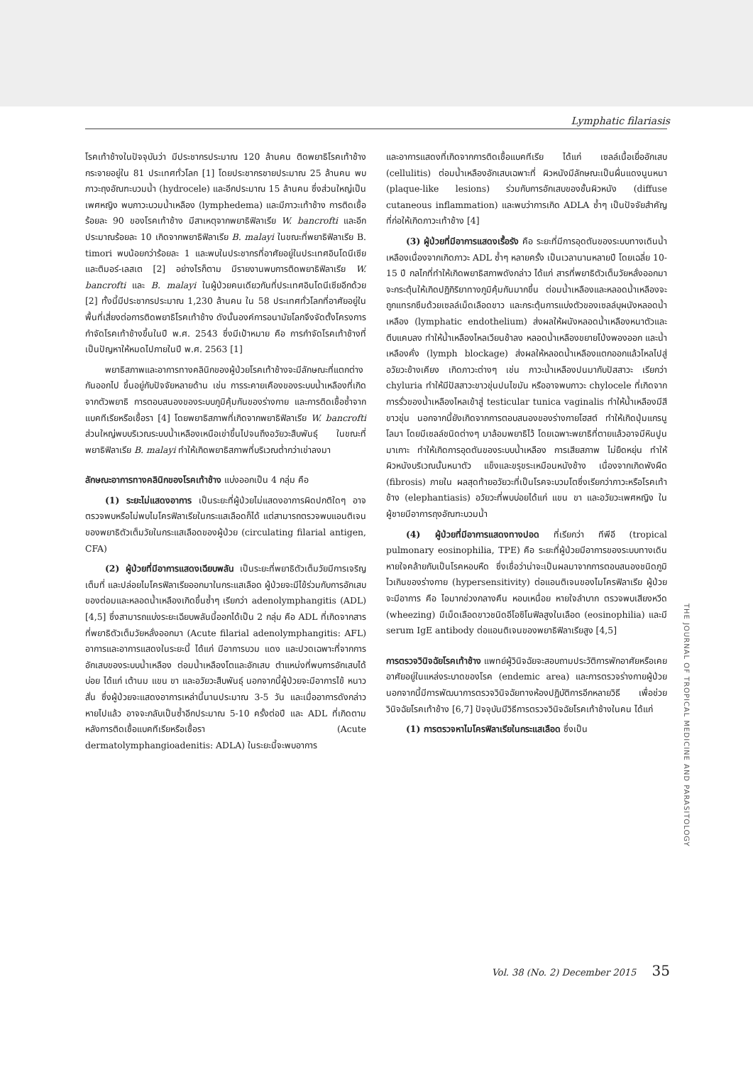Lymphatic filariasis
โรคเท้าช้างในปัจจุบันว่า มีประชากรประมาณ 120 ล้านคน ติดพยาธิโรคเท้าช้าง กระจายอยู่ใน 81 ประเทศทั่วโลก [1] โดยประชากรชายประมาณ 25 ล้านคน พบภาวะถุงอัณฑะบวมน้ำ (hydrocele) และอีกประมาณ 15 ล้านคน ซึ่งส่วนใหญ่เป็นเพศหญิง พบภาวะบวมน้ำเหลือง (lymphedema) และมีภาวะเท้าช้าง การติดเชื้อร้อยละ 90 ของโรคเท้าช้าง มีสาเหตุจากพยาธิฟิลาเรีย W. bancrofti และอีกประมาณร้อยละ 10 เกิดจากพยาธิฟิลาเรีย B. malayi ในขณะที่พยาธิฟิลาเรีย B. timori พบน้อยกว่าร้อยละ 1 และพบในประชากรที่อาศัยอยู่ในประเทศอินโดนีเซียและติมอร์-เลสเต [2] อย่างไรก็ตาม มีรายงานพบการติดพยาธิฟิลาเรีย W. bancrofti และ B. malayi ในผู้ป่วยคนเดียวกันที่ประเทศอินโดนีเซียอีกด้วย [2] ทั้งนี้มีประชากรประมาณ 1,230 ล้านคน ใน 58 ประเทศทั่วโลกที่อาศัยอยู่ในพื้นที่เสี่ยงต่อการติดพยาธิโรคเท้าช้าง ดังนั้นองค์การอนามัยโลกจึงจัดตั้งโครงการกำจัดโรคเท้าช้างขึ้นในปี พ.ศ. 2543 ซึ่งมีเป้าหมาย คือ การกำจัดโรคเท้าช้างที่เป็นปัญหาให้หมดไปภายในปี พ.ศ. 2563 [1]
พยาธิสภาพและอาการทางคลินิกของผู้ป่วยโรคเท้าช้างจะมีลักษณะที่แตกต่างกันออกไป ขึ้นอยู่กับปัจจัยหลายด้าน เช่น การระคายเคืองของระบบน้ำเหลืองที่เกิดจากตัวพยาธิ การตอบสนองของระบบภูมิคุ้มกันของร่างกาย และการติดเชื้อซ้ำจากแบคทีเรียหรือเชื้อรา [4] โดยพยาธิสภาพที่เกิดจากพยาธิฟิลาเรีย W. bancrofti ส่วนใหญ่พบบริเวณระบบน้ำเหลืองเหนือเข่าขึ้นไปจนถึงอวัยวะสืบพันธุ์ ในขณะที่พยาธิฟิลาเรีย B. malayi ทำให้เกิดพยาธิสภาพที่บริเวณต่ำกว่าเข่าลงมา
ลักษณะอาการทางคลินิกของโรคเท้าช้าง แบ่งออกเป็น 4 กลุ่ม คือ
(1) ระยะไม่แสดงอาการ เป็นระยะที่ผู้ป่วยไม่แสดงอาการผิดปกติใดๆ อาจตรวจพบหรือไม่พบไมโครฟิลาเรียในกระแสเลือดก็ได้ แต่สามารถตรวจพบแอนติเจนของพยาธิตัวเต็มวัยในกระแสเลือดของผู้ป่วย (circulating filarial antigen, CFA)
(2) ผู้ป่วยที่มีอาการแสดงเฉียบพลัน เป็นระยะที่พยาธิตัวเต็มวัยมีการเจริญเต็มที่ และปล่อยไมโครฟิลาเรียออกมาในกระแสเลือด ผู้ป่วยจะมีไข้ร่วมกับการอักเสบของต่อมและหลอดน้ำเหลืองเกิดขึ้นซ้ำๆ เรียกว่า adenolymphangitis (ADL) [4,5] ซึ่งสามารถแบ่งระยะเฉียบพลันนี้ออกได้เป็น 2 กลุ่ม คือ ADL ที่เกิดจากสารที่พยาธิตัวเต็มวัยหลั่งออกมา (Acute filarial adenolymphangitis: AFL) อาการและอาการแสดงในระยะนี้ ได้แก่ มีอาการบวม แดง และปวดเฉพาะที่จากการอักเสบของระบบน้ำเหลือง ต่อมน้ำเหลืองโตและอักเสบ ตำแหน่งที่พบการอักเสบได้บ่อย ได้แก่ เต้านม แขน ขา และอวัยวะสืบพันธุ์ นอกจากนี้ผู้ป่วยจะมีอาการไข้ หนาวสั่น ซึ่งผู้ป่วยจะแสดงอาการเหล่านี้นานประมาณ 3-5 วัน และเมื่ออาการดังกล่าวหายไปแล้ว อาจจะกลับเป็นซ้ำอีกประมาณ 5-10 ครั้งต่อปี และ ADL ที่เกิดตามหลังการติดเชื้อแบคทีเรียหรือเชื้อรา (Acute dermatolymphangioadenitis: ADLA) ในระยะนี้จะพบอาการ
และอาการแสดงที่เกิดจากการติดเชื้อแบคทีเรีย ได้แก่ เซลล์เนื้อเยื่ออักเสบ (cellulitis) ต่อมน้ำเหลืองอักเสบเฉพาะที่ ผิวหนังมีลักษณะเป็นผื่นแดงนูนหนา (plaque-like lesions) ร่วมกับการอักเสบของชั้นผิวหนัง (diffuse cutaneous inflammation) และพบว่าการเกิด ADLA ซ้ำๆ เป็นปัจจัยสำคัญที่ก่อให้เกิดภาวะเท้าช้าง [4]
(3) ผู้ป่วยที่มีอาการแสดงเรื้อรัง คือ ระยะที่มีการอุดตันของระบบทางเดินน้ำเหลืองเนื่องจากเกิดภาวะ ADL ซ้ำๆ หลายครั้ง เป็นเวลานานหลายปี โดยเฉลี่ย 10-15 ปี กลไกที่ทำให้เกิดพยาธิสภาพดังกล่าว ได้แก่ สารที่พยาธิตัวเต็มวัยหลั่งออกมาจะกระตุ้นให้เกิดปฏิกิริยาทางภูมิคุ้มกันมากขึ้น ต่อมน้ำเหลืองและหลอดน้ำเหลืองจะถูกแทรกซึมด้วยเซลล์เม็ดเลือดขาว และกระตุ้นการแบ่งตัวของเซลล์บุผนังหลอดน้ำเหลือง (lymphatic endothelium) ส่งผลให้ผนังหลอดน้ำเหลืองหนาตัวและตีบแคบลง ทำให้น้ำเหลืองไหลเวียนช้าลง หลอดน้ำเหลืองขยายโป่งพองออก และน้ำเหลืองคั่ง (lymph blockage) ส่งผลให้หลอดน้ำเหลืองแตกออกแล้วไหลไปสู่อวัยวะข้างเคียง เกิดภาวะต่างๆ เช่น ภาวะน้ำเหลืองปนมากับปัสสาวะ เรียกว่า chyluria ทำให้มีปัสสาวะขาวขุ่นปนไขมัน หรืออาจพบภาวะ chylocele ที่เกิดจากการรั่วของน้ำเหลืองไหลเข้าสู่ testicular tunica vaginalis ทำให้น้ำเหลืองมีสีขาวขุ่น นอกจากนี้ยังเกิดจากการตอบสนองของร่างกายโฮสต์ ทำให้เกิดปุ่มแกรนูโลมา โดยมีเซลล์ชนิดต่างๆ มาล้อมพยาธิไว้ โดยเฉพาะพยาธิที่ตายแล้วอาจมีหินปูนมาเกาะ ทำให้เกิดการอุดตันของระบบน้ำเหลือง การเสียสภาพ ไม่ยืดหยุ่น ทำให้ผิวหนังบริเวณนั้นหนาตัว แข็งและขรุขระเหมือนหนังช้าง เนื่องจากเกิดพังผืด (fibrosis) ภายใน ผลสุดท้ายอวัยวะที่เป็นโรคจะบวมโตซึ่งเรียกว่าภาวะหรือโรคเท้าช้าง (elephantiasis) อวัยวะที่พบบ่อยได้แก่ แขน ขา และอวัยวะเพศหญิง ในผู้ชายมีอาการถุงอัณฑะบวมน้ำ
(4) ผู้ป่วยที่มีอาการแสดงทางปอด ที่เรียกว่า ทีพีอี (tropical pulmonary eosinophilia, TPE) คือ ระยะที่ผู้ป่วยมีอาการของระบบทางเดินหายใจคล้ายกับเป็นโรคหอบหืด ซึ่งเชื่อว่าน่าจะเป็นผลมาจากการตอบสนองชนิดภูมิไวเกินของร่างกาย (hypersensitivity) ต่อแอนติเจนของไมโครฟิลาเรีย ผู้ป่วยจะมีอาการ คือ ไอมากช่วงกลางคืน หอบเหนื่อย หายใจลำบาก ตรวจพบเสียงหวีด (wheezing) มีเม็ดเลือดขาวชนิดอีโอซิโนฟิลสูงในเลือด (eosinophilia) และมี serum IgE antibody ต่อแอนติเจนของพยาธิฟิลาเรียสูง [4,5]
การตรวจวินิจฉัยโรคเท้าช้าง แพทย์ผู้วินิจฉัยจะสอบถามประวัติการพักอาศัยหรือเคยอาศัยอยู่ในแหล่งระบาดของโรค (endemic area) และการตรวจร่างกายผู้ป่วย นอกจากนี้มีการพัฒนาการตรวจวินิจฉัยทางห้องปฏิบัติการอีกหลายวิธี เพื่อช่วยวินิจฉัยโรคเท้าช้าง [6,7] ปัจจุบันมีวิธีการตรวจวินิจฉัยโรคเท้าช้างในคน ได้แก่
(1) การตรวจหาไมโครฟิลาเรียในกระแสเลือด ซึ่งเป็น
THE JOURNAL OF TROPICAL MEDICINE AND PARASITOLOGY
Vol. 38 (No. 2) December 2015 35